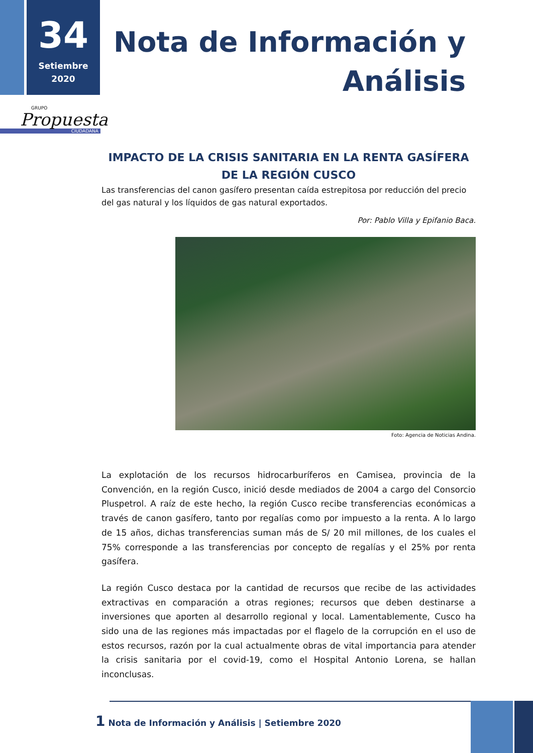34
Setiembre
2020
Nota de Información y
Análisis
GRUPO
Propuesta
CIUDADANA
IMPACTO DE LA CRISIS SANITARIA EN LA RENTA GASÍFERA DE LA REGIÓN CUSCO
Las transferencias del canon gasífero presentan caída estrepitosa por reducción del precio del gas natural y los líquidos de gas natural exportados.
Por: Pablo Villa y Epifanio Baca.
Foto: Agencia de Noticias Andina.
La explotación de los recursos hidrocarburíferos en Camisea, provincia de la Convención, en la región Cusco, inició desde mediados de 2004 a cargo del Consorcio Pluspetrol. A raíz de este hecho, la región Cusco recibe transferencias económicas a través de canon gasífero, tanto por regalías como por impuesto a la renta. A lo largo de 15 años, dichas transferencias suman más de S/ 20 mil millones, de los cuales el 75% corresponde a las transferencias por concepto de regalías y el 25% por renta gasífera.
La región Cusco destaca por la cantidad de recursos que recibe de las actividades extractivas en comparación a otras regiones; recursos que deben destinarse a inversiones que aporten al desarrollo regional y local. Lamentablemente, Cusco ha sido una de las regiones más impactadas por el flagelo de la corrupción en el uso de estos recursos, razón por la cual actualmente obras de vital importancia para atender la crisis sanitaria por el covid-19, como el Hospital Antonio Lorena, se hallan inconclusas.
1 Nota de Información y Análisis | Setiembre 2020